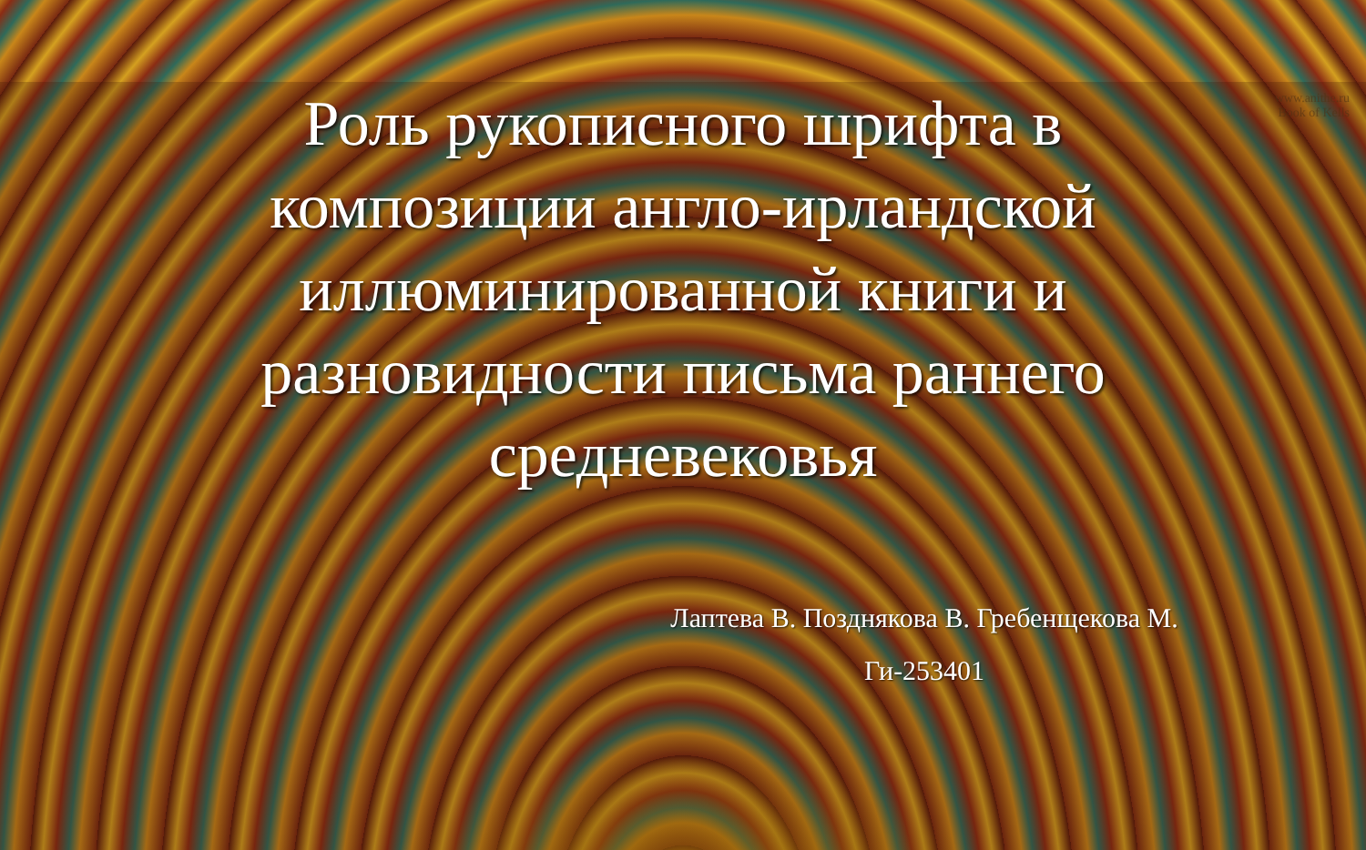www.anithe.ru
Book of Kells
Роль рукописного шрифта в композиции англо-ирландской иллюминированной книги и разновидности письма раннего средневековья
Лаптева В. Позднякова В. Гребенщекова М.
Ги-253401